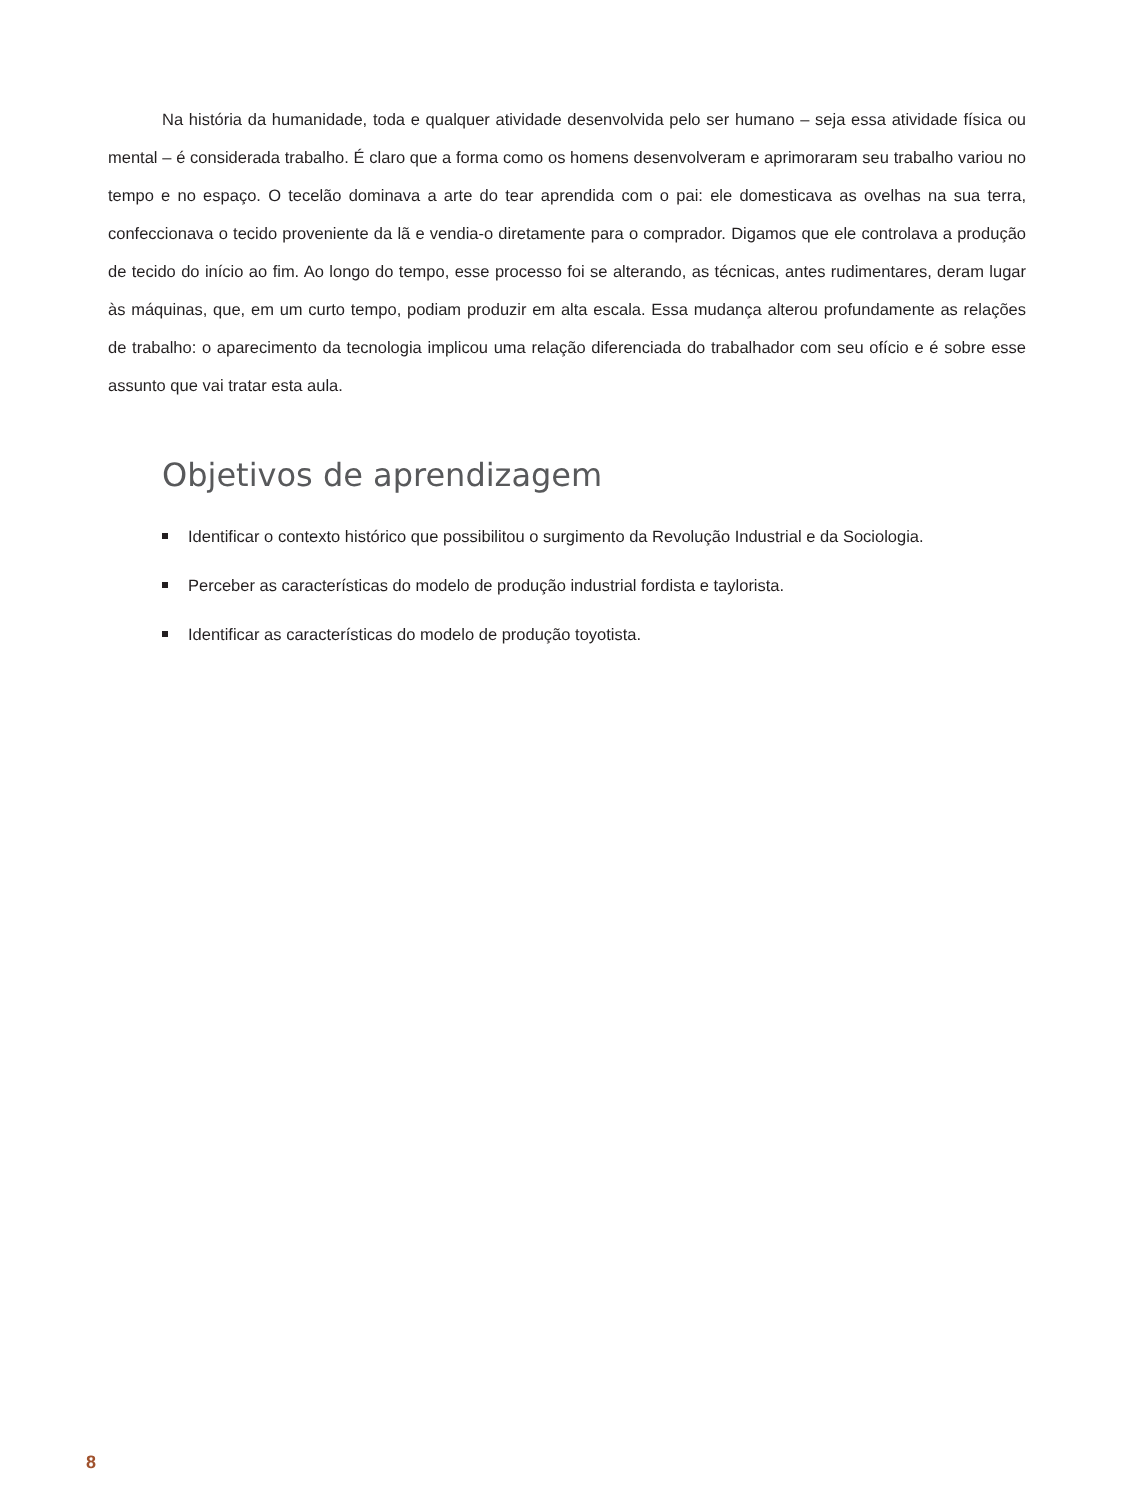Na história da humanidade, toda e qualquer atividade desenvolvida pelo ser humano – seja essa atividade física ou mental – é considerada trabalho. É claro que a forma como os homens desenvolveram e aprimoraram seu trabalho variou no tempo e no espaço. O tecelão dominava a arte do tear aprendida com o pai: ele domesticava as ovelhas na sua terra, confeccionava o tecido proveniente da lã e vendia-o diretamente para o comprador. Digamos que ele controlava a produção de tecido do início ao fim. Ao longo do tempo, esse processo foi se alterando, as técnicas, antes rudimentares, deram lugar às máquinas, que, em um curto tempo, podiam produzir em alta escala. Essa mudança alterou profundamente as relações de trabalho: o aparecimento da tecnologia implicou uma relação diferenciada do trabalhador com seu ofício e é sobre esse assunto que vai tratar esta aula.
Objetivos de aprendizagem
Identificar o contexto histórico que possibilitou o surgimento da Revolução Industrial e da Sociologia.
Perceber as características do modelo de produção industrial fordista e taylorista.
Identificar as características do modelo de produção toyotista.
8